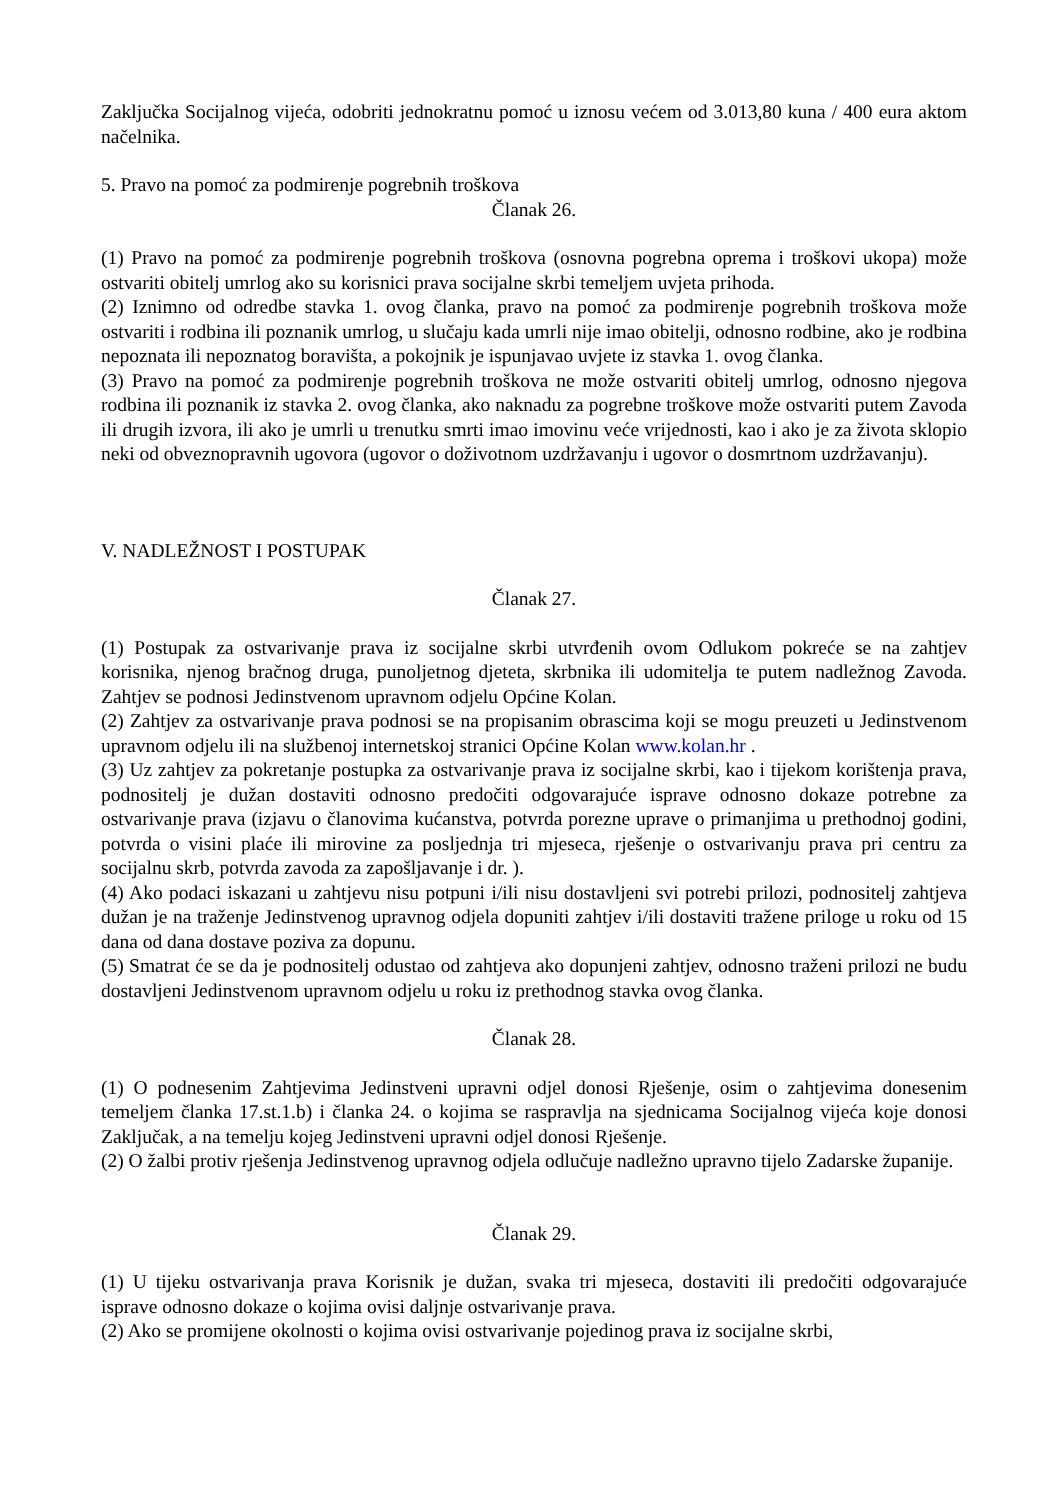Zaključka Socijalnog vijeća, odobriti jednokratnu pomoć u iznosu većem od 3.013,80 kuna / 400 eura aktom načelnika.
5. Pravo na pomoć za podmirenje pogrebnih troškova
Članak 26.
(1) Pravo na pomoć za podmirenje pogrebnih troškova (osnovna pogrebna oprema i troškovi ukopa) može ostvariti obitelj umrlog ako su korisnici prava socijalne skrbi temeljem uvjeta prihoda.
(2) Iznimno od odredbe stavka 1. ovog članka, pravo na pomoć za podmirenje pogrebnih troškova može ostvariti i rodbina ili poznanik umrlog, u slučaju kada umrli nije imao obitelji, odnosno rodbine, ako je rodbina nepoznata ili nepoznatog boravišta, a pokojnik je ispunjavao uvjete iz stavka 1. ovog članka.
(3) Pravo na pomoć za podmirenje pogrebnih troškova ne može ostvariti obitelj umrlog, odnosno njegova rodbina ili poznanik iz stavka 2. ovog članka, ako naknadu za pogrebne troškove može ostvariti putem Zavoda ili drugih izvora, ili ako je umrli u trenutku smrti imao imovinu veće vrijednosti, kao i ako je za života sklopio neki od obveznopravnih ugovora (ugovor o doživotnom uzdržavanju i ugovor o dosmrtnom uzdržavanju).
V. NADLEŽNOST I POSTUPAK
Članak 27.
(1) Postupak za ostvarivanje prava iz socijalne skrbi utvrđenih ovom Odlukom pokreće se na zahtjev korisnika, njenog bračnog druga, punoljetnog djeteta, skrbnika ili udomitelja te putem nadležnog Zavoda. Zahtjev se podnosi Jedinstvenom upravnom odjelu Općine Kolan.
(2) Zahtjev za ostvarivanje prava podnosi se na propisanim obrascima koji se mogu preuzeti u Jedinstvenom upravnom odjelu ili na službenoj internetskoj stranici Općine Kolan www.kolan.hr .
(3) Uz zahtjev za pokretanje postupka za ostvarivanje prava iz socijalne skrbi, kao i tijekom korištenja prava, podnositelj je dužan dostaviti odnosno predočiti odgovarajuće isprave odnosno dokaze potrebne za ostvarivanje prava (izjavu o članovima kućanstva, potvrda porezne uprave o primanjima u prethodnoj godini, potvrda o visini plaće ili mirovine za posljednja tri mjeseca, rješenje o ostvarivanju prava pri centru za socijalnu skrb, potvrda zavoda za zapošljavanje i dr. ).
(4) Ako podaci iskazani u zahtjevu nisu potpuni i/ili nisu dostavljeni svi potrebi prilozi, podnositelj zahtjeva dužan je na traženje Jedinstvenog upravnog odjela dopuniti zahtjev i/ili dostaviti tražene priloge u roku od 15 dana od dana dostave poziva za dopunu.
(5) Smatrat će se da je podnositelj odustao od zahtjeva ako dopunjeni zahtjev, odnosno traženi prilozi ne budu dostavljeni Jedinstvenom upravnom odjelu u roku iz prethodnog stavka ovog članka.
Članak 28.
(1) O podnesenim Zahtjevima Jedinstveni upravni odjel donosi Rješenje, osim o zahtjevima donesenim temeljem članka 17.st.1.b) i članka 24. o kojima se raspravlja na sjednicama Socijalnog vijeća koje donosi Zaključak, a na temelju kojeg Jedinstveni upravni odjel donosi Rješenje.
(2) O žalbi protiv rješenja Jedinstvenog upravnog odjela odlučuje nadležno upravno tijelo Zadarske županije.
Članak 29.
(1) U tijeku ostvarivanja prava Korisnik je dužan, svaka tri mjeseca, dostaviti ili predočiti odgovarajuće isprave odnosno dokaze o kojima ovisi daljnje ostvarivanje prava.
(2) Ako se promijene okolnosti o kojima ovisi ostvarivanje pojedinog prava iz socijalne skrbi,